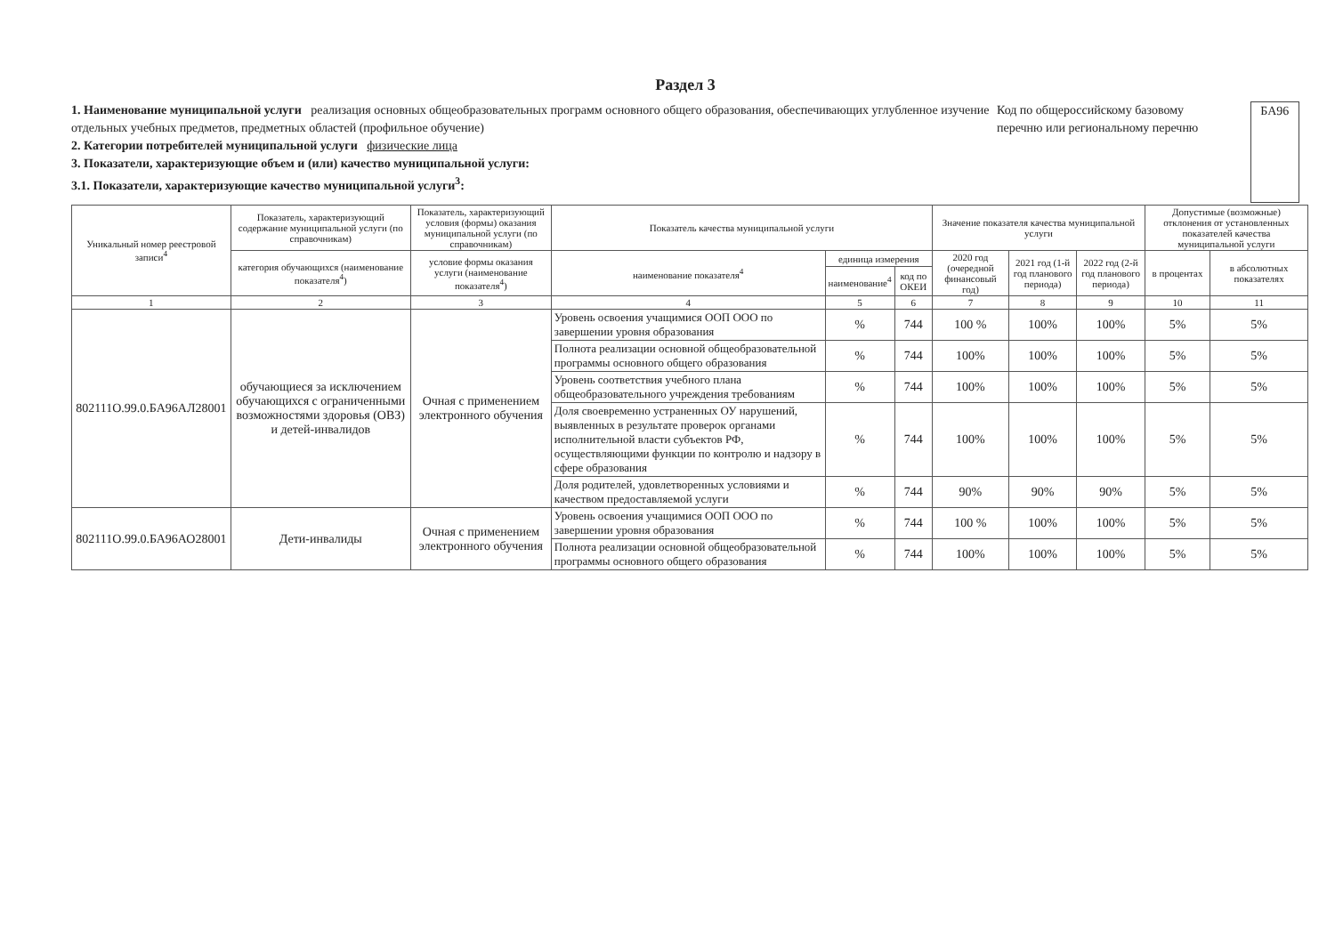Раздел 3
1. Наименование муниципальной услуги реализация основных общеобразовательных программ основного общего образования, обеспечивающих углубленное изучение отдельных учебных предметов, предметных областей (профильное обучение)
2. Категории потребителей муниципальной услуги физические лица
3. Показатели, характеризующие объем и (или) качество муниципальной услуги:
3.1. Показатели, характеризующие качество муниципальной услуги<sup>3</sup>:
Код по общероссийскому базовому перечню или региональному перечню
БА96
| Уникальный номер реестровой записи<sup>4</sup> | Показатель, характеризующий содержание муниципальной услуги (по справочникам) | Показатель, характеризующий условия (формы) оказания муниципальной услуги (по справочникам) | Показатель качества муниципальной услуги | | | Значение показателя качества муниципальной услуги | | | Допустимые (возможные) отклонения от установленных показателей качества муниципальной услуги | |
| --- | --- | --- | --- | --- | --- | --- | --- | --- | --- | --- |
| | категория обучающихся (наименование показателя<sup>4</sup>) | условие формы оказания услуги (наименование показателя<sup>4</sup>) | наименование показателя<sup>4</sup> | единица измерения | | 2020 год (очередной финансовый год) | 2021 год (1-й год планового периода) | 2022 год (2-й год планового периода) | в процентах | в абсолютных показателях |
| | | | | наименование<sup>4</sup> | код по ОКЕИ | | | | | |
| 1 | 2 | 3 | 4 | 5 | 6 | 7 | 8 | 9 | 10 | 11 |
| 802111О.99.0.БА96АЛ28001 | обучающиеся за исключением обучающихся с ограниченными возможностями здоровья (ОВЗ) и детей-инвалидов | Очная с применением электронного обучения | Уровень освоения учащимися ООП ООО по завершении уровня образования | % | 744 | 100 % | 100% | 100% | 5% | 5% |
| | | | Полнота реализации основной общеобразовательной программы основного общего образования | % | 744 | 100% | 100% | 100% | 5% | 5% |
| | | | Уровень соответствия учебного плана общеобразовательного учреждения требованиям | % | 744 | 100% | 100% | 100% | 5% | 5% |
| | | | Доля своевременно устраненных ОУ нарушений, выявленных в результате проверок органами исполнительной власти субъектов РФ, осуществляющими функции по контролю и надзору в сфере образования | % | 744 | 100% | 100% | 100% | 5% | 5% |
| | | | Доля родителей, удовлетворенных условиями и качеством предоставляемой услуги | % | 744 | 90% | 90% | 90% | 5% | 5% |
| 802111О.99.0.БА96АО28001 | Дети-инвалиды | Очная с применением электронного обучения | Уровень освоения учащимися ООП ООО по завершении уровня образования | % | 744 | 100 % | 100% | 100% | 5% | 5% |
| | | | Полнота реализации основной общеобразовательной программы основного общего образования | % | 744 | 100% | 100% | 100% | 5% | 5% |